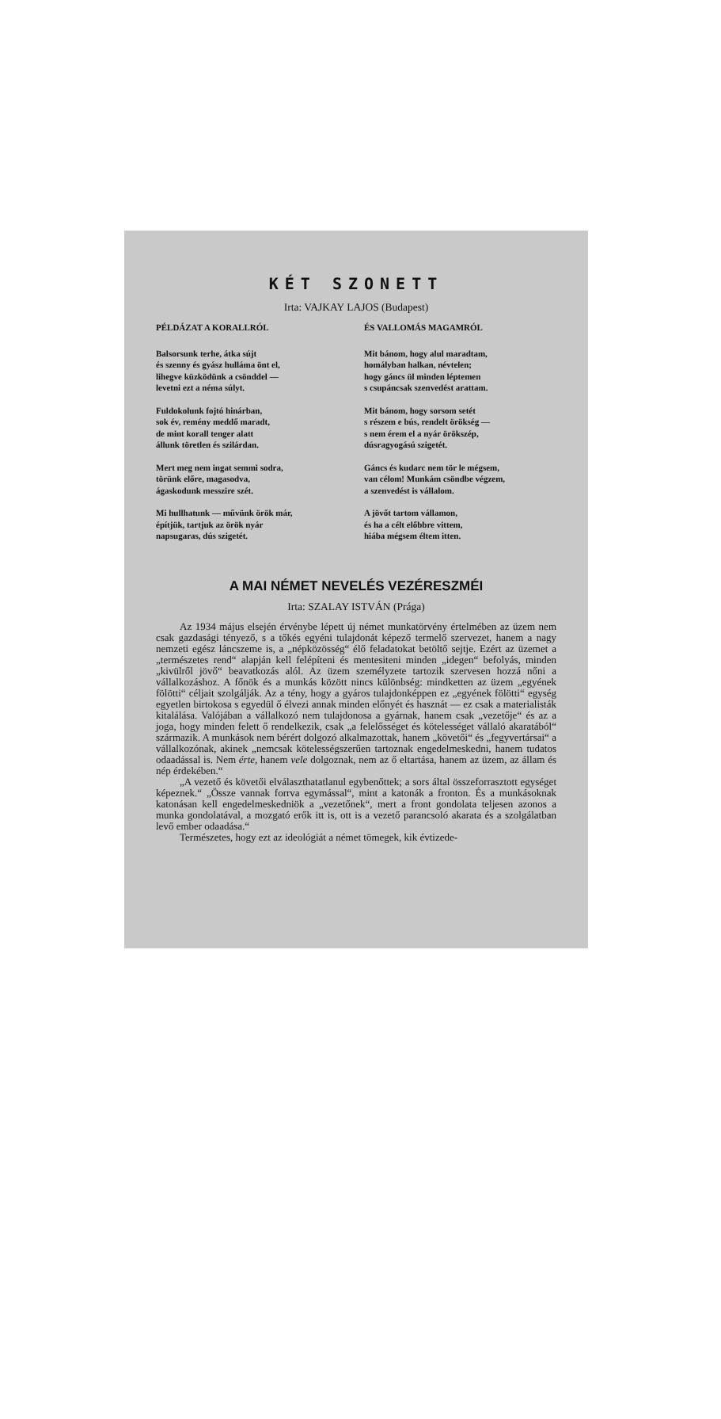KÉT SZONETT
Irta: VAJKAY LAJOS (Budapest)
PÉLDÁZAT A KORALLRÓL
Balsorsunk terhe, átka sújt
és szenny és gyász hulláma önt el,
lihegve küzködünk a csönddel —
levetni ezt a néma súlyt.
Fuldokolunk fojtó hinárban,
sok év, remény meddő maradt,
de mint korall tenger alatt
állunk töretlen és szilárdan.
Mert meg nem ingat semmi sodra,
törünk előre, magasodva,
ágaskodunk messzire szét.
Mi hullhatunk — művünk örök már,
építjük, tartjuk az örök nyár
napsugaras, dús szigetét.
ÉS VALLOMÁS MAGAMRÓL
Mit bánom, hogy alul maradtam,
homályban halkan, névtelen;
hogy gáncs ül minden léptemen
s csupáncsak szenvedést arattam.
Mit bánom, hogy sorsom setét
s részem e bús, rendelt örökség —
s nem érem el a nyár örökszép,
dúsragyogású szigetét.
Gáncs és kudarc nem tör le mégsem,
van célom! Munkám csöndbe végzem,
a szenvedést is vállalom.
A jövőt tartom vállamon,
és ha a célt előbbre vittem,
hiába mégsem éltem itten.
A MAI NÉMET NEVELÉS VEZÉRESZMÉI
Irta: SZALAY ISTVÁN (Prága)
Az 1934 május elsején érvénybe lépett új német munkatörvény értelmében az üzem nem csak gazdasági tényező, s a tőkés egyéni tulajdonát képező termelő szervezet, hanem a nagy nemzeti egész láncszeme is, a „népközösség“ élő feladatokat betöltő sejtje. Ezért az üzemet a „természetes rend“ alapján kell felépíteni és mentesiteni minden „idegen“ befolyás, minden „kivülről jövő“ beavatkozás alól. Az üzem személyzete tartozik szervesen hozzá nőni a vállalkozáshoz. A főnök és a munkás között nincs különbség: mindketten az üzem „egyének fölötti“ céljait szolgálják. Az a tény, hogy a gyáros tulajdonképpen ez „egyének fölötti“ egység egyetlen birtokosa s egyedül ő élvezi annak minden előnyét és hasznát — ez csak a materialisták kitalálása. Valójában a vállalkozó nem tulajdonosa a gyárnak, hanem csak „vezetője“ és az a joga, hogy minden felett ő rendelkezik, csak „a felelősséget és kötelességet vállaló akaratából“ származik. A munkások nem bérért dolgozó alkalmazottak, hanem „követői“ és „fegyvertársai“ a vállalkozónak, akinek „nemcsak kötelességszerűen tartoznak engedelmeskedni, hanem tudatos odaadással is. Nem érte, hanem vele dolgoznak, nem az ő eltartása, hanem az üzem, az állam és nép érdekében.“
„A vezető és követői elválaszthatatlanul egybenőttek; a sors által összeforrasztott egységet képeznek.“ „Össze vannak forrva egymással“, mint a katonák a fronton. És a munkásoknak katonásan kell engedelmeskedniök a „vezetőnek“, mert a front gondolata teljesen azonos a munka gondolatával, a mozgató erők itt is, ott is a vezető parancsoló akarata és a szolgálatban levő ember odaadása.“
Természetes, hogy ezt az ideológiát a német tömegek, kik évtizede-